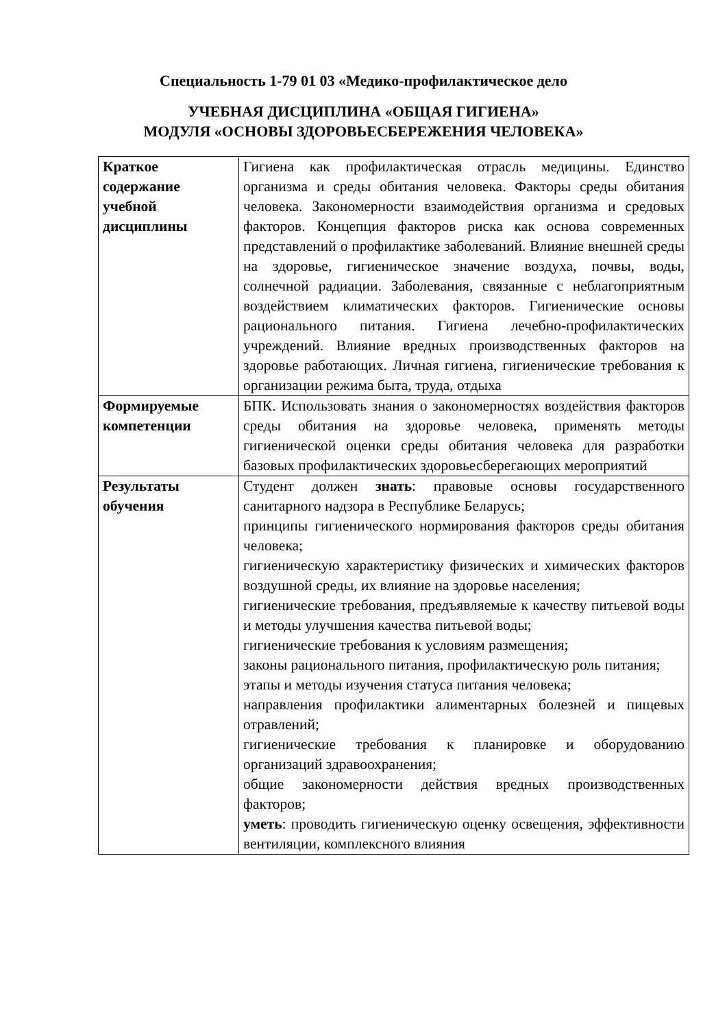Специальность 1-79 01 03 «Медико-профилактическое дело
УЧЕБНАЯ ДИСЦИПЛИНА «ОБЩАЯ ГИГИЕНА»
МОДУЛЯ «ОСНОВЫ ЗДОРОВЬЕСБЕРЕЖЕНИЯ ЧЕЛОВЕКА»
| Краткое содержание учебной дисциплины | Гигиена как профилактическая отрасль медицины. Единство организма и среды обитания человека. Факторы среды обитания человека. Закономерности взаимодействия организма и средовых факторов. Концепция факторов риска как основа современных представлений о профилактике заболеваний. Влияние внешней среды на здоровье, гигиеническое значение воздуха, почвы, воды, солнечной радиации. Заболевания, связанные с неблагоприятным воздействием климатических факторов. Гигиенические основы рационального питания. Гигиена лечебно-профилактических учреждений. Влияние вредных производственных факторов на здоровье работающих. Личная гигиена, гигиенические требования к организации режима быта, труда, отдыха |
| Формируемые компетенции | БПК. Использовать знания о закономерностях воздействия факторов среды обитания на здоровье человека, применять методы гигиенической оценки среды обитания человека для разработки базовых профилактических здоровьесберегающих мероприятий |
| Результаты обучения | Студент должен знать : правовые основы государственного санитарного надзора в Республике Беларусь; принципы гигиенического нормирования факторов среды обитания человека; гигиеническую характеристику физических и химических факторов воздушной среды, их влияние на здоровье населения; гигиенические требования, предъявляемые к качеству питьевой воды и методы улучшения качества питьевой воды; гигиенические требования к условиям размещения; законы рационального питания, профилактическую роль питания; этапы и методы изучения статуса питания человека; направления профилактики алиментарных болезней и пищевых отравлений; гигиенические требования к планировке и оборудованию организаций здравоохранения; общие закономерности действия вредных производственных факторов; уметь : проводить гигиеническую оценку освещения, эффективности вентиляции, комплексного влияния |